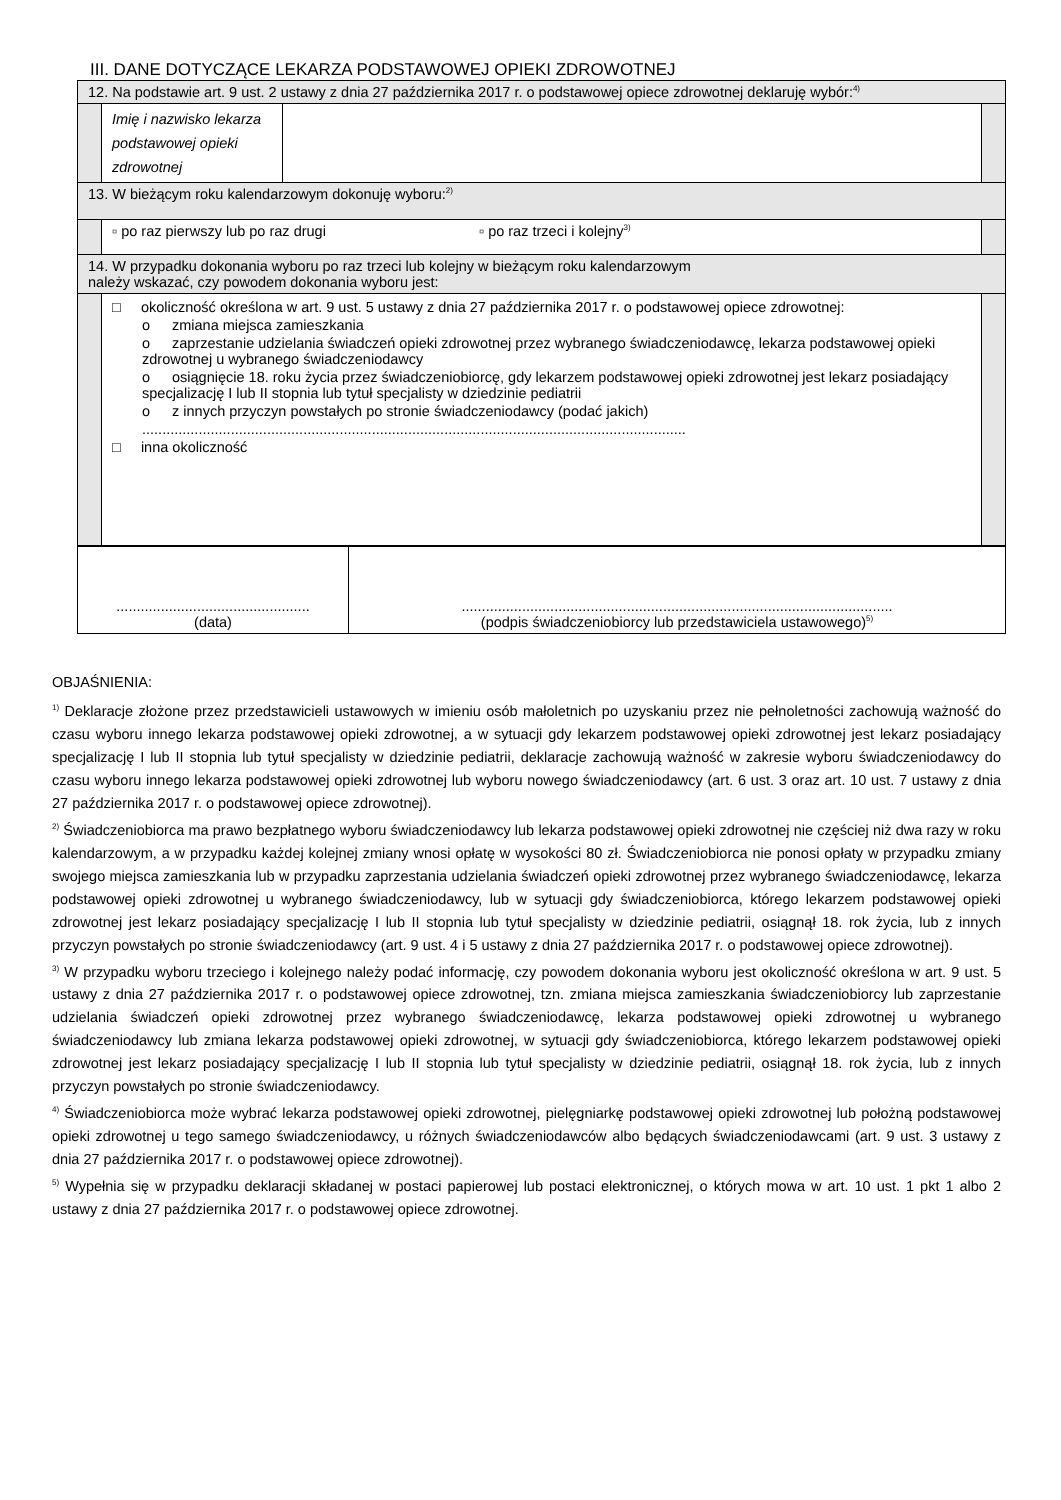III. DANE DOTYCZĄCE LEKARZA PODSTAWOWEJ OPIEKI ZDROWOTNEJ
| 12. Na podstawie art. 9 ust. 2 ustawy z dnia 27 października 2017 r. o podstawowej opiece zdrowotnej deklaruję wybór:<sup>4)</sup> | | | |
| | Imię i nazwisko lekarza podstawowej opieki zdrowotnej | | |
| 13. W bieżącym roku kalendarzowym dokonuję wyboru:<sup>2)</sup> | | | |
| | ▫ po raz pierwszy lub po raz drugi ▫ po raz trzeci i kolejny<sup>3)</sup> | | |
| 14. W przypadku dokonania wyboru po raz trzeci lub kolejny w bieżącym roku kalendarzowym należy wskazać, czy powodem dokonania wyboru jest: | | | |
| | □ okoliczność określona w art. 9 ust. 5 ustawy z dnia 27 października 2017 r. o podstawowej opiece zdrowotnej: o zmiana miejsca zamieszkania o zaprzestanie udzielania świadczeń opieki zdrowotnej przez wybranego świadczeniodawcę, lekarza podstawowej opieki zdrowotnej u wybranego świadczeniodawcy o osiągnięcie 18. roku życia przez świadczeniobiorcę, gdy lekarzem podstawowej opieki zdrowotnej jest lekarz posiadający specjalizację I lub II stopnia lub tytuł specjalisty w dziedzinie pediatrii o z innych przyczyn powstałych po stronie świadczeniodawcy (podać jakich) ....................................................................................................................................... □ inna okoliczność | | |
| ................................................ (data) | ........................................................................................................... (podpis świadczeniobiorcy lub przedstawiciela ustawowego)<sup>5)</sup> |
OBJAŚNIENIA:
<sup>1)</sup> Deklaracje złożone przez przedstawicieli ustawowych w imieniu osób małoletnich po uzyskaniu przez nie pełnoletności zachowują ważność do czasu wyboru innego lekarza podstawowej opieki zdrowotnej, a w sytuacji gdy lekarzem podstawowej opieki zdrowotnej jest lekarz posiadający specjalizację I lub II stopnia lub tytuł specjalisty w dziedzinie pediatrii, deklaracje zachowują ważność w zakresie wyboru świadczeniodawcy do czasu wyboru innego lekarza podstawowej opieki zdrowotnej lub wyboru nowego świadczeniodawcy (art. 6 ust. 3 oraz art. 10 ust. 7 ustawy z dnia 27 października 2017 r. o podstawowej opiece zdrowotnej).
<sup>2)</sup> Świadczeniobiorca ma prawo bezpłatnego wyboru świadczeniodawcy lub lekarza podstawowej opieki zdrowotnej nie częściej niż dwa razy w roku kalendarzowym, a w przypadku każdej kolejnej zmiany wnosi opłatę w wysokości 80 zł. Świadczeniobiorca nie ponosi opłaty w przypadku zmiany swojego miejsca zamieszkania lub w przypadku zaprzestania udzielania świadczeń opieki zdrowotnej przez wybranego świadczeniodawcę, lekarza podstawowej opieki zdrowotnej u wybranego świadczeniodawcy, lub w sytuacji gdy świadczeniobiorca, którego lekarzem podstawowej opieki zdrowotnej jest lekarz posiadający specjalizację I lub II stopnia lub tytuł specjalisty w dziedzinie pediatrii, osiągnął 18. rok życia, lub z innych przyczyn powstałych po stronie świadczeniodawcy (art. 9 ust. 4 i 5 ustawy z dnia 27 października 2017 r. o podstawowej opiece zdrowotnej).
<sup>3)</sup> W przypadku wyboru trzeciego i kolejnego należy podać informację, czy powodem dokonania wyboru jest okoliczność określona w art. 9 ust. 5 ustawy z dnia 27 października 2017 r. o podstawowej opiece zdrowotnej, tzn. zmiana miejsca zamieszkania świadczeniobiorcy lub zaprzestanie udzielania świadczeń opieki zdrowotnej przez wybranego świadczeniodawcę, lekarza podstawowej opieki zdrowotnej u wybranego świadczeniodawcy lub zmiana lekarza podstawowej opieki zdrowotnej, w sytuacji gdy świadczeniobiorca, którego lekarzem podstawowej opieki zdrowotnej jest lekarz posiadający specjalizację I lub II stopnia lub tytuł specjalisty w dziedzinie pediatrii, osiągnął 18. rok życia, lub z innych przyczyn powstałych po stronie świadczeniodawcy.
<sup>4)</sup> Świadczeniobiorca może wybrać lekarza podstawowej opieki zdrowotnej, pielęgniarkę podstawowej opieki zdrowotnej lub położną podstawowej opieki zdrowotnej u tego samego świadczeniodawcy, u różnych świadczeniodawców albo będących świadczeniodawcami (art. 9 ust. 3 ustawy z dnia 27 października 2017 r. o podstawowej opiece zdrowotnej).
<sup>5)</sup> Wypełnia się w przypadku deklaracji składanej w postaci papierowej lub postaci elektronicznej, o których mowa w art. 10 ust. 1 pkt 1 albo 2 ustawy z dnia 27 października 2017 r. o podstawowej opiece zdrowotnej.